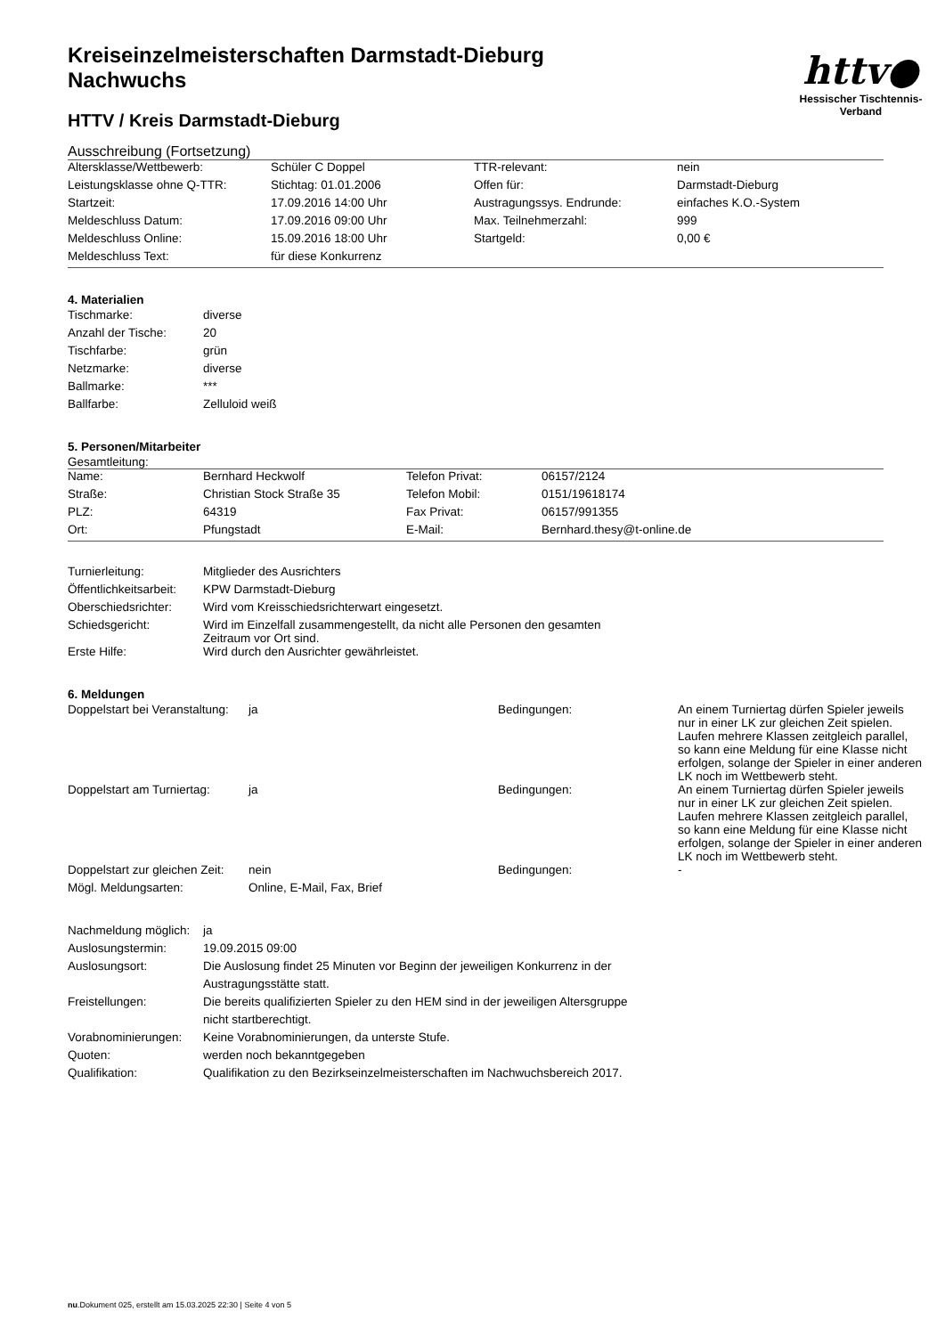httv●
Hessischer Tischtennis-Verband
Kreiseinzelmeisterschaften Darmstadt-Dieburg
Nachwuchs
HTTV / Kreis Darmstadt-Dieburg
Ausschreibung (Fortsetzung)
| Altersklasse/Wettbewerb: | Schüler C Doppel | TTR-relevant: | nein |
| Leistungsklasse ohne Q-TTR: | Stichtag: 01.01.2006 | Offen für: | Darmstadt-Dieburg |
| Startzeit: | 17.09.2016 14:00 Uhr | Austragungssys. Endrunde: | einfaches K.O.-System |
| Meldeschluss Datum: | 17.09.2016 09:00 Uhr | Max. Teilnehmerzahl: | 999 |
| Meldeschluss Online: | 15.09.2016 18:00 Uhr | Startgeld: | 0,00 € |
| Meldeschluss Text: | für diese Konkurrenz | | |
4. Materialien
| Tischmarke: | diverse |
| Anzahl der Tische: | 20 |
| Tischfarbe: | grün |
| Netzmarke: | diverse |
| Ballmarke: | *** |
| Ballfarbe: | Zelluloid weiß |
5. Personen/Mitarbeiter
Gesamtleitung:
| Name: | Bernhard Heckwolf | Telefon Privat: | 06157/2124 |
| Straße: | Christian Stock Straße 35 | Telefon Mobil: | 0151/19618174 |
| PLZ: | 64319 | Fax Privat: | 06157/991355 |
| Ort: | Pfungstadt | E-Mail: | Bernhard.thesy@t-online.de |
| Turnierleitung: | Mitglieder des Ausrichters |
| Öffentlichkeitsarbeit: | KPW Darmstadt-Dieburg |
| Oberschiedsrichter: | Wird vom Kreisschiedsrichterwart eingesetzt. |
| Schiedsgericht: | Wird im Einzelfall zusammengestellt, da nicht alle Personen den gesamten Zeitraum vor Ort sind. |
| Erste Hilfe: | Wird durch den Ausrichter gewährleistet. |
6. Meldungen
| Doppelstart bei Veranstaltung: | ja | Bedingungen: | An einem Turniertag dürfen Spieler jeweils nur in einer LK zur gleichen Zeit spielen. Laufen mehrere Klassen zeitgleich parallel, so kann eine Meldung für eine Klasse nicht erfolgen, solange der Spieler in einer anderen LK noch im Wettbewerb steht. |
| Doppelstart am Turniertag: | ja | Bedingungen: | An einem Turniertag dürfen Spieler jeweils nur in einer LK zur gleichen Zeit spielen. Laufen mehrere Klassen zeitgleich parallel, so kann eine Meldung für eine Klasse nicht erfolgen, solange der Spieler in einer anderen LK noch im Wettbewerb steht. |
| Doppelstart zur gleichen Zeit: | nein | Bedingungen: | - |
| Mögl. Meldungsarten: | Online, E-Mail, Fax, Brief | | |
| Nachmeldung möglich: | ja |
| Auslosungstermin: | 19.09.2015 09:00 |
| Auslosungsort: | Die Auslosung findet 25 Minuten vor Beginn der jeweiligen Konkurrenz in der Austragungsstätte statt. |
| Freistellungen: | Die bereits qualifizierten Spieler zu den HEM sind in der jeweiligen Altersgruppe nicht startberechtigt. |
| Vorabnominierungen: | Keine Vorabnominierungen, da unterste Stufe. |
| Quoten: | werden noch bekanntgegeben |
| Qualifikation: | Qualifikation zu den Bezirkseinzelmeisterschaften im Nachwuchsbereich 2017. |
nu.Dokument 025, erstellt am 15.03.2025 22:30 | Seite 4 von 5